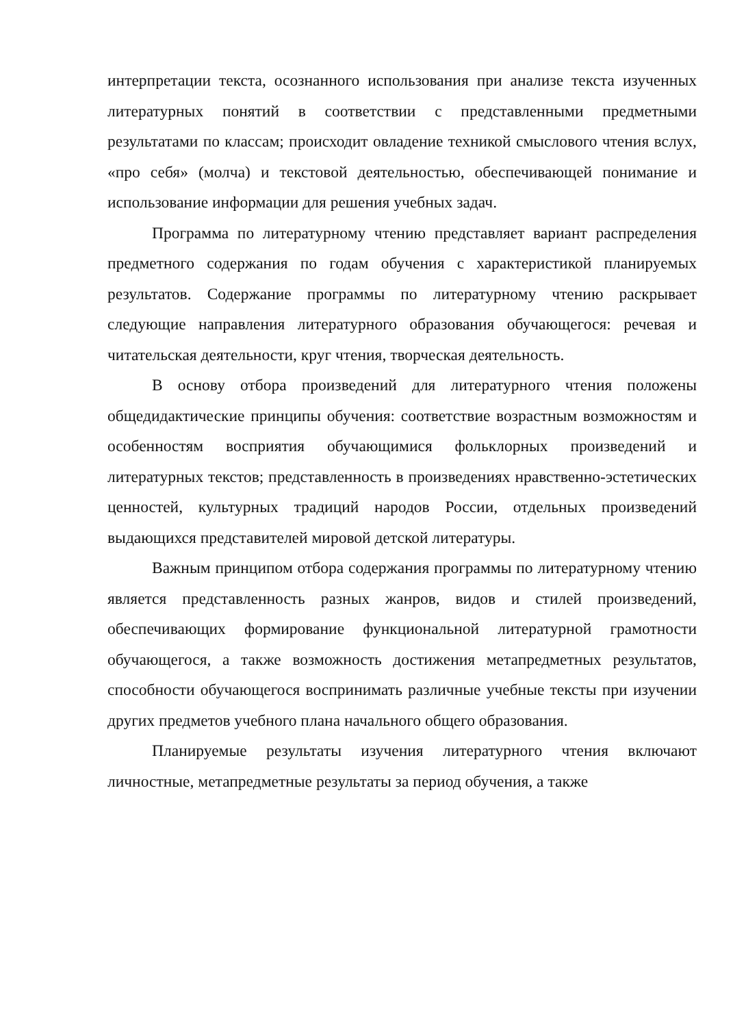интерпретации текста, осознанного использования при анализе текста изученных литературных понятий в соответствии с представленными предметными результатами по классам; происходит овладение техникой смыслового чтения вслух, «про себя» (молча) и текстовой деятельностью, обеспечивающей понимание и использование информации для решения учебных задач.
Программа по литературному чтению представляет вариант распределения предметного содержания по годам обучения с характеристикой планируемых результатов. Содержание программы по литературному чтению раскрывает следующие направления литературного образования обучающегося: речевая и читательская деятельности, круг чтения, творческая деятельность.
В основу отбора произведений для литературного чтения положены общедидактические принципы обучения: соответствие возрастным возможностям и особенностям восприятия обучающимися фольклорных произведений и литературных текстов; представленность в произведениях нравственно-эстетических ценностей, культурных традиций народов России, отдельных произведений выдающихся представителей мировой детской литературы.
Важным принципом отбора содержания программы по литературному чтению является представленность разных жанров, видов и стилей произведений, обеспечивающих формирование функциональной литературной грамотности обучающегося, а также возможность достижения метапредметных результатов, способности обучающегося воспринимать различные учебные тексты при изучении других предметов учебного плана начального общего образования.
Планируемые результаты изучения литературного чтения включают личностные, метапредметные результаты за период обучения, а также